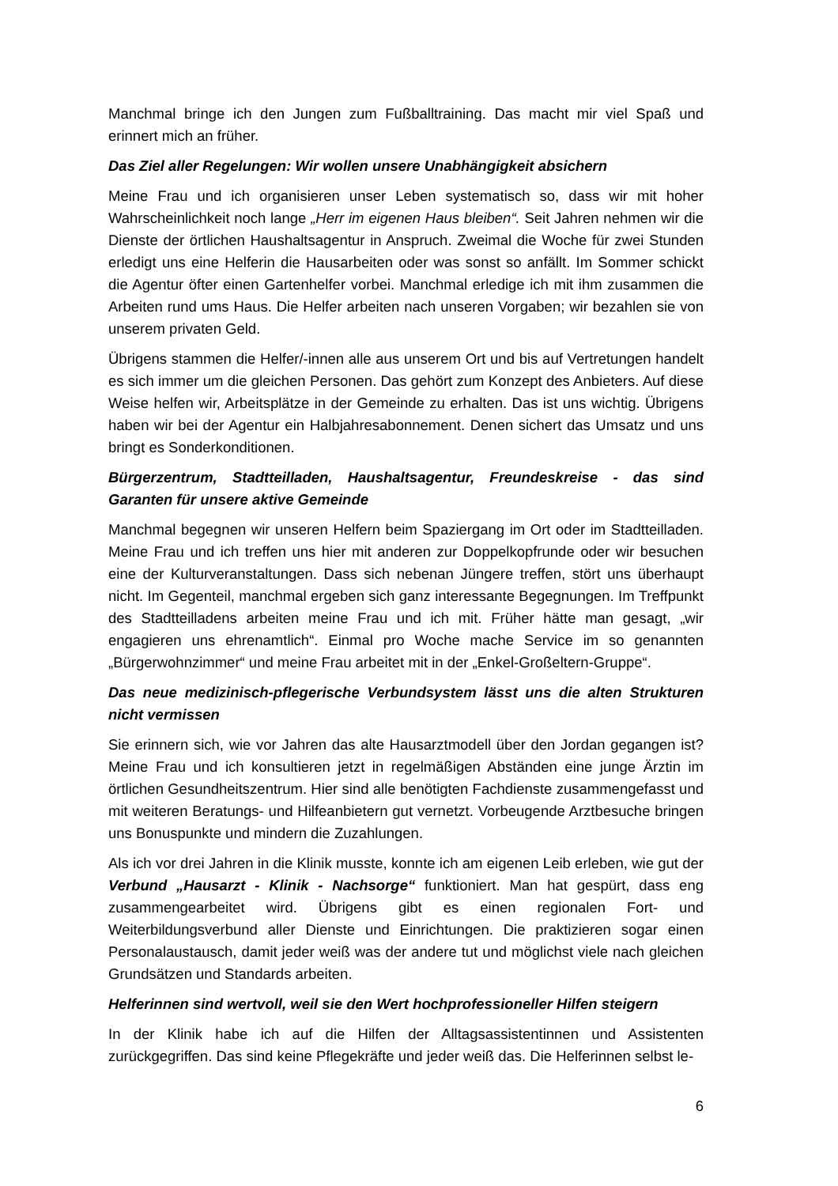Manchmal bringe ich den Jungen zum Fußballtraining. Das macht mir viel Spaß und erinnert mich an früher.
Das Ziel aller Regelungen: Wir wollen unsere Unabhängigkeit absichern
Meine Frau und ich organisieren unser Leben systematisch so, dass wir mit hoher Wahrscheinlichkeit noch lange „Herr im eigenen Haus bleiben“. Seit Jahren nehmen wir die Dienste der örtlichen Haushaltsagentur in Anspruch. Zweimal die Woche für zwei Stunden erledigt uns eine Helferin die Hausarbeiten oder was sonst so anfällt. Im Sommer schickt die Agentur öfter einen Gartenhelfer vorbei. Manchmal erledige ich mit ihm zusammen die Arbeiten rund ums Haus. Die Helfer arbeiten nach unseren Vorgaben; wir bezahlen sie von unserem privaten Geld.
Übrigens stammen die Helfer/-innen alle aus unserem Ort und bis auf Vertretungen handelt es sich immer um die gleichen Personen. Das gehört zum Konzept des Anbieters. Auf diese Weise helfen wir, Arbeitsplätze in der Gemeinde zu erhalten. Das ist uns wichtig. Übrigens haben wir bei der Agentur ein Halbjahresabonnement. Denen sichert das Umsatz und uns bringt es Sonderkonditionen.
Bürgerzentrum, Stadtteilladen, Haushaltsagentur, Freundeskreise - das sind Garanten für unsere aktive Gemeinde
Manchmal begegnen wir unseren Helfern beim Spaziergang im Ort oder im Stadtteilladen. Meine Frau und ich treffen uns hier mit anderen zur Doppelkopfrunde oder wir besuchen eine der Kulturveranstaltungen. Dass sich nebenan Jüngere treffen, stört uns überhaupt nicht. Im Gegenteil, manchmal ergeben sich ganz interessante Begegnungen. Im Treffpunkt des Stadtteilladens arbeiten meine Frau und ich mit. Früher hätte man gesagt, „wir engagieren uns ehrenamtlich“. Einmal pro Woche mache Service im so genannten „Bürgerwohnzimmer“ und meine Frau arbeitet mit in der „Enkel-Großeltern-Gruppe“.
Das neue medizinisch-pflegerische Verbundsystem lässt uns die alten Strukturen nicht vermissen
Sie erinnern sich, wie vor Jahren das alte Hausarztmodell über den Jordan gegangen ist? Meine Frau und ich konsultieren jetzt in regelmäßigen Abständen eine junge Ärztin im örtlichen Gesundheitszentrum. Hier sind alle benötigten Fachdienste zusammengefasst und mit weiteren Beratungs- und Hilfeanbietern gut vernetzt. Vorbeugende Arztbesuche bringen uns Bonuspunkte und mindern die Zuzahlungen.
Als ich vor drei Jahren in die Klinik musste, konnte ich am eigenen Leib erleben, wie gut der Verbund „Hausarzt - Klinik - Nachsorge“ funktioniert. Man hat gespürt, dass eng zusammengearbeitet wird. Übrigens gibt es einen regionalen Fort- und Weiterbildungsverbund aller Dienste und Einrichtungen. Die praktizieren sogar einen Personalaustausch, damit jeder weiß was der andere tut und möglichst viele nach gleichen Grundsätzen und Standards arbeiten.
Helferinnen sind wertvoll, weil sie den Wert hochprofessioneller Hilfen steigern
In der Klinik habe ich auf die Hilfen der Alltagsassistentinnen und Assistenten zurückgegriffen. Das sind keine Pflegekräfte und jeder weiß das. Die Helferinnen selbst le-
6